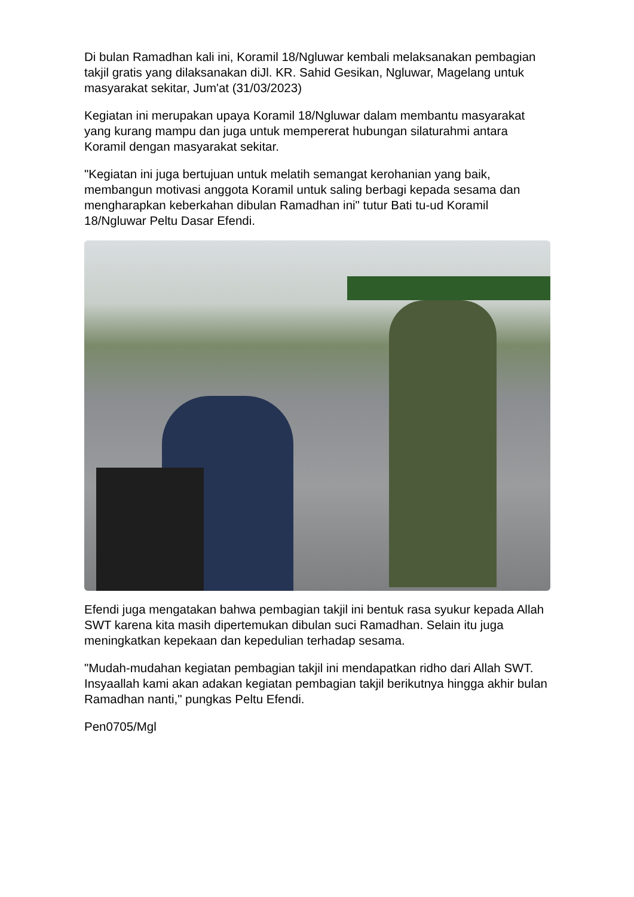Di bulan Ramadhan kali ini, Koramil 18/Ngluwar kembali melaksanakan pembagian takjil gratis yang dilaksanakan diJl. KR. Sahid Gesikan, Ngluwar, Magelang untuk masyarakat sekitar, Jum'at (31/03/2023)
Kegiatan ini merupakan upaya Koramil 18/Ngluwar dalam membantu masyarakat yang kurang mampu dan juga untuk mempererat hubungan silaturahmi antara Koramil dengan masyarakat sekitar.
"Kegiatan ini juga bertujuan untuk melatih semangat kerohanian yang baik, membangun motivasi anggota Koramil untuk saling berbagi kepada sesama dan mengharapkan keberkahan dibulan Ramadhan ini" tutur Bati tu-ud Koramil 18/Ngluwar Peltu Dasar Efendi.
Efendi juga mengatakan bahwa pembagian takjil ini bentuk rasa syukur kepada Allah SWT karena kita masih dipertemukan dibulan suci Ramadhan. Selain itu juga meningkatkan kepekaan dan kepedulian terhadap sesama.
"Mudah-mudahan kegiatan pembagian takjil ini mendapatkan ridho dari Allah SWT. Insyaallah kami akan adakan kegiatan pembagian takjil berikutnya hingga akhir bulan Ramadhan nanti," pungkas Peltu Efendi.
Pen0705/Mgl